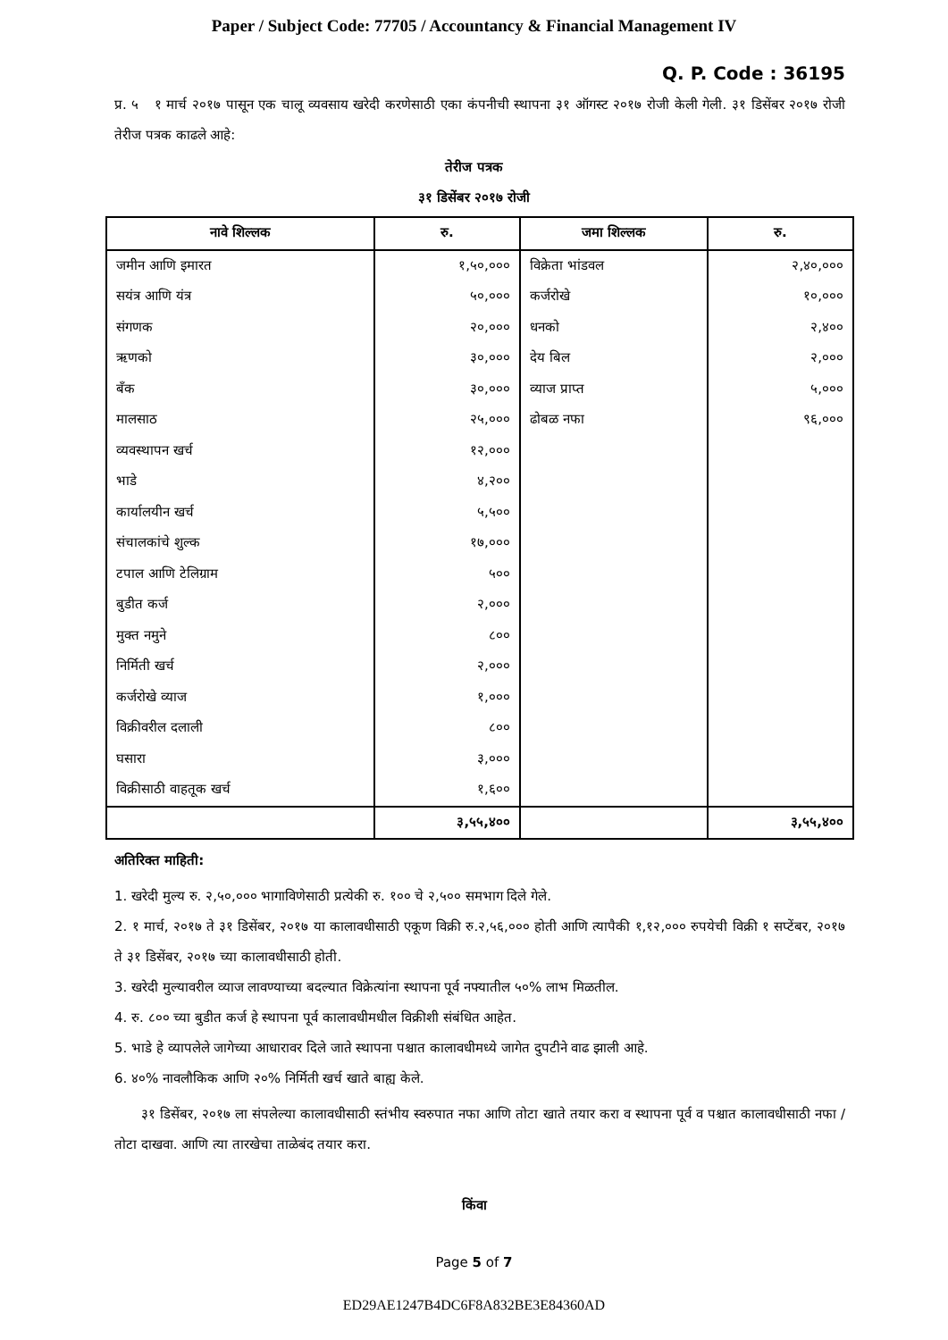Paper / Subject Code: 77705 / Accountancy & Financial Management IV
Q. P. Code : 36195
प्र. ५ १ मार्च २०१७ पासून एक चालू व्यवसाय खरेदी करणेसाठी एका कंपनीची स्थापना ३१ ऑगस्ट २०१७ रोजी केली गेली. ३१ डिसेंबर २०१७ रोजी तेरीज पत्रक काढले आहे:
तेरीज पत्रक
३१ डिसेंबर २०१७ रोजी
| नावे शिल्लक | रु. | जमा शिल्लक | रु. |
| --- | --- | --- | --- |
| जमीन आणि इमारत | १,५०,००० | विक्रेता भांडवल | २,४०,००० |
| सयंत्र आणि यंत्र | ५०,००० | कर्जरोखे | १०,००० |
| संगणक | २०,००० | धनको | २,४०० |
| ऋणको | ३०,००० | देय बिल | २,००० |
| बँक | ३०,००० | व्याज प्राप्त | ५,००० |
| मालसाठ | २५,००० | ढोबळ नफा | ९६,००० |
| व्यवस्थापन खर्च | १२,००० | | |
| भाडे | ४,२०० | | |
| कार्यालयीन खर्च | ५,५०० | | |
| संचालकांचे शुल्क | १७,००० | | |
| टपाल आणि टेलिग्राम | ५०० | | |
| बुडीत कर्ज | २,००० | | |
| मुक्त नमुने | ८०० | | |
| निर्मिती खर्च | २,००० | | |
| कर्जरोखे व्याज | १,००० | | |
| विक्रीवरील दलाली | ८०० | | |
| घसारा | ३,००० | | |
| विक्रीसाठी वाहतूक खर्च | १,६०० | | |
| | ३,५५,४०० | | ३,५५,४०० |
अतिरिक्त माहिती:
1. खरेदी मुल्य रु. २,५०,००० भागाविणेसाठी प्रत्येकी रु. १०० चे २,५०० समभाग दिले गेले.
2. १ मार्च, २०१७ ते ३१ डिसेंबर, २०१७ या कालावधीसाठी एकूण विक्री रु.२,५६,००० होती आणि त्यापैकी १,१२,००० रुपयेची विक्री १ सप्टेंबर, २०१७ ते ३१ डिसेंबर, २०१७ च्या कालावधीसाठी होती.
3. खरेदी मुल्यावरील व्याज लावण्याच्या बदल्यात विक्रेत्यांना स्थापना पूर्व नफ्यातील ५०% लाभ मिळतील.
4. रु. ८०० च्या बुडीत कर्ज हे स्थापना पूर्व कालावधीमधील विक्रीशी संबंधित आहेत.
5. भाडे हे व्यापलेले जागेच्या आधारावर दिले जाते स्थापना पश्चात कालावधीमध्ये जागेत दुपटीने वाढ झाली आहे.
6. ४०% नावलौकिक आणि २०% निर्मिती खर्च खाते बाह्य केले.
३१ डिसेंबर, २०१७ ला संपलेल्या कालावधीसाठी स्तंभीय स्वरुपात नफा आणि तोटा खाते तयार करा व स्थापना पूर्व व पश्चात कालावधीसाठी नफा / तोटा दाखवा. आणि त्या तारखेचा ताळेबंद तयार करा.
किंवा
Page 5 of 7
ED29AE1247B4DC6F8A832BE3E84360AD